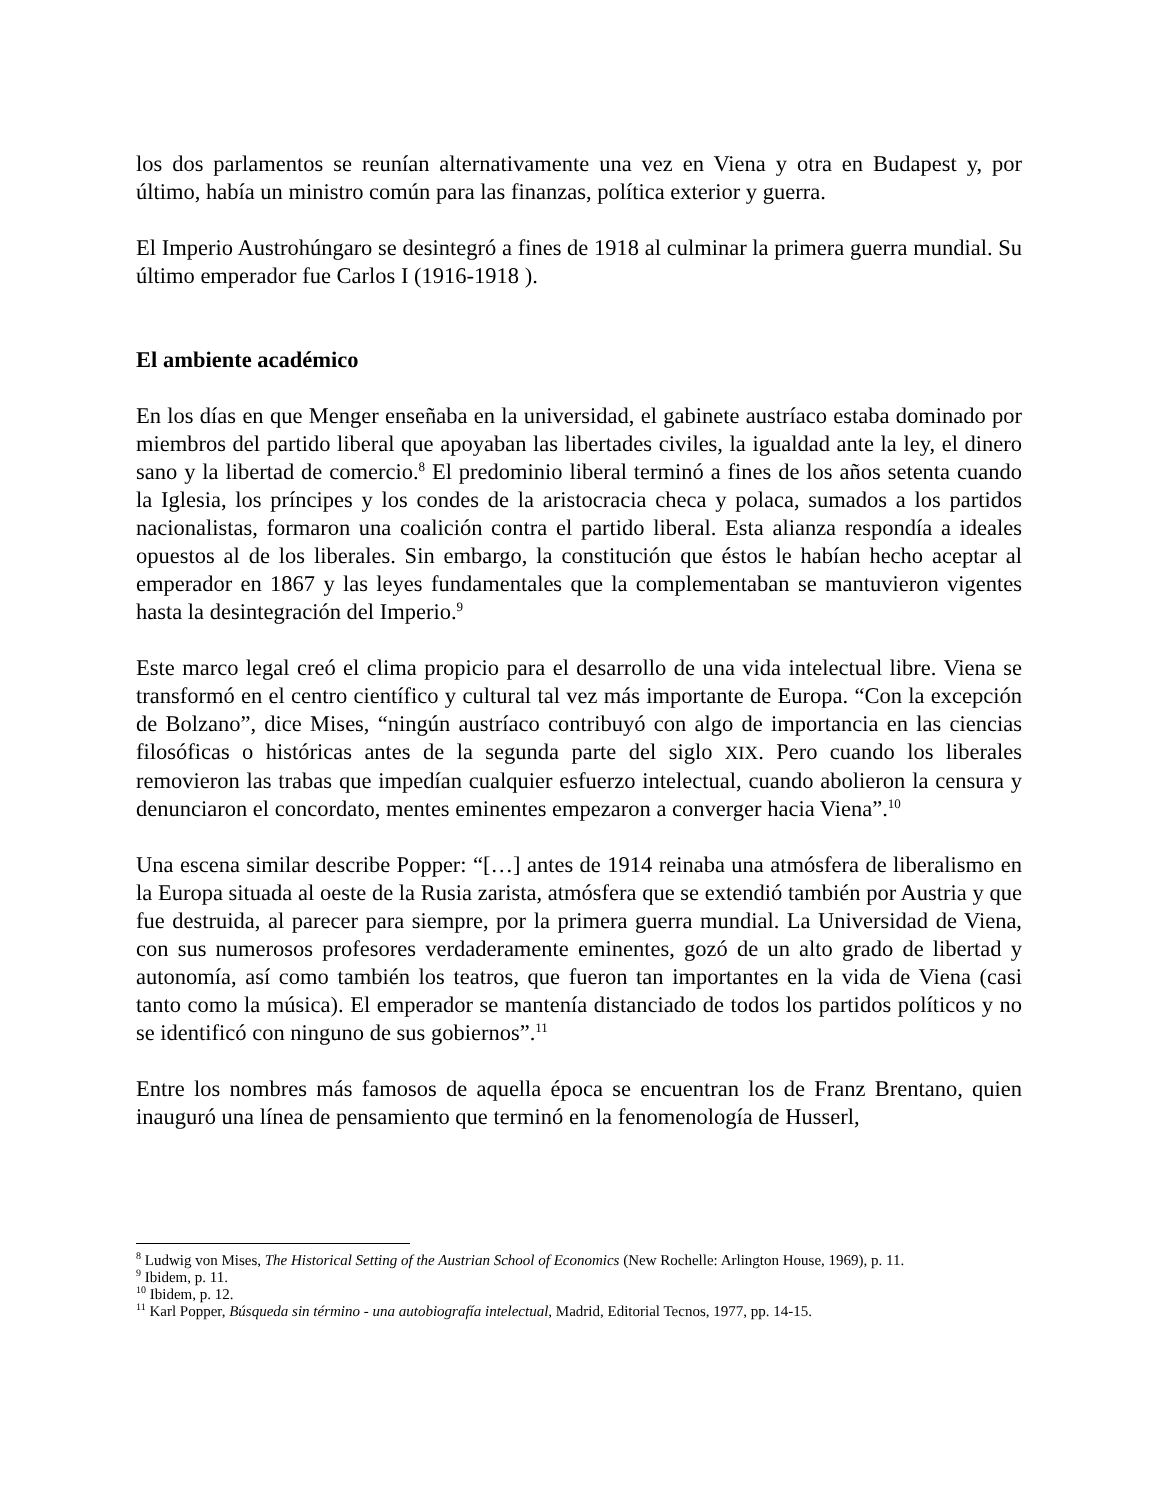los dos parlamentos se reunían alternativamente una vez en Viena y otra en Budapest y, por último, había un ministro común para las finanzas, política exterior y guerra.
El Imperio Austrohúngaro se desintegró a fines de 1918 al culminar la primera guerra mundial. Su último emperador fue Carlos I (1916-1918 ).
El ambiente académico
En los días en que Menger enseñaba en la universidad, el gabinete austríaco estaba dominado por miembros del partido liberal que apoyaban las libertades civiles, la igualdad ante la ley, el dinero sano y la libertad de comercio.<sup>8</sup> El predominio liberal terminó a fines de los años setenta cuando la Iglesia, los príncipes y los condes de la aristocracia checa y polaca, sumados a los partidos nacionalistas, formaron una coalición contra el partido liberal. Esta alianza respondía a ideales opuestos al de los liberales. Sin embargo, la constitución que éstos le habían hecho aceptar al emperador en 1867 y las leyes fundamentales que la complementaban se mantuvieron vigentes hasta la desintegración del Imperio.<sup>9</sup>
Este marco legal creó el clima propicio para el desarrollo de una vida intelectual libre. Viena se transformó en el centro científico y cultural tal vez más importante de Europa. “Con la excepción de Bolzano”, dice Mises, “ningún austríaco contribuyó con algo de importancia en las ciencias filosóficas o históricas antes de la segunda parte del siglo XIX. Pero cuando los liberales removieron las trabas que impedían cualquier esfuerzo intelectual, cuando abolieron la censura y denunciaron el concordato, mentes eminentes empezaron a converger hacia Viena”.<sup>10</sup>
Una escena similar describe Popper: “[…] antes de 1914 reinaba una atmósfera de liberalismo en la Europa situada al oeste de la Rusia zarista, atmósfera que se extendió también por Austria y que fue destruida, al parecer para siempre, por la primera guerra mundial. La Universidad de Viena, con sus numerosos profesores verdaderamente eminentes, gozó de un alto grado de libertad y autonomía, así como también los teatros, que fueron tan importantes en la vida de Viena (casi tanto como la música). El emperador se mantenía distanciado de todos los partidos políticos y no se identificó con ninguno de sus gobiernos”.<sup>11</sup>
Entre los nombres más famosos de aquella época se encuentran los de Franz Brentano, quien inauguró una línea de pensamiento que terminó en la fenomenología de Husserl,
<sup>8</sup> Ludwig von Mises, The Historical Setting of the Austrian School of Economics (New Rochelle: Arlington House, 1969), p. 11.
<sup>9</sup> Ibidem, p. 11.
<sup>10</sup> Ibidem, p. 12.
<sup>11</sup> Karl Popper, Búsqueda sin término - una autobiografía intelectual, Madrid, Editorial Tecnos, 1977, pp. 14-15.